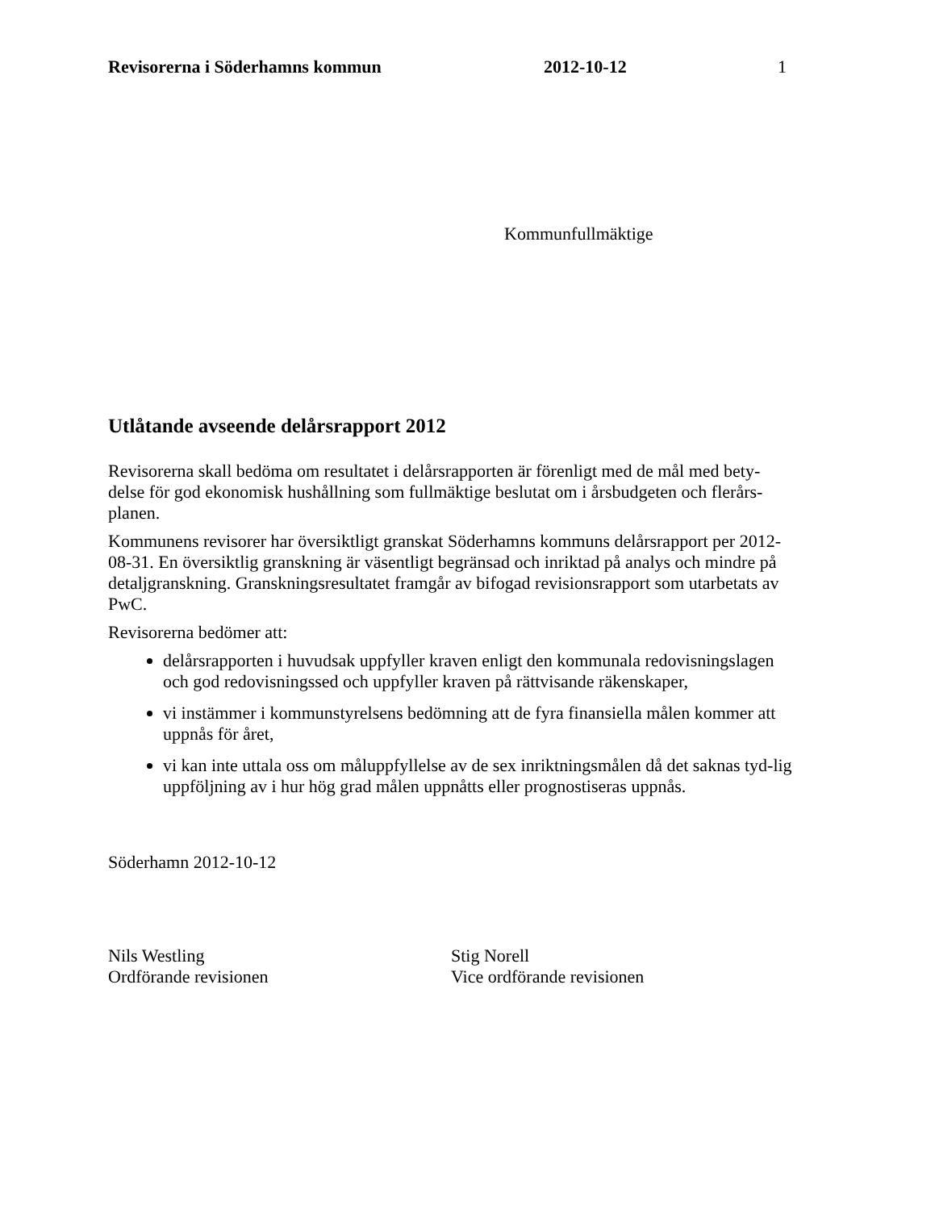Revisorerna i Söderhamns kommun 2012-10-12 1
Kommunfullmäktige
Utlåtande avseende delårsrapport 2012
Revisorerna skall bedöma om resultatet i delårsrapporten är förenligt med de mål med bety-delse för god ekonomisk hushållning som fullmäktige beslutat om i årsbudgeten och flerårs-planen.
Kommunens revisorer har översiktligt granskat Söderhamns kommuns delårsrapport per 2012-08-31. En översiktlig granskning är väsentligt begränsad och inriktad på analys och mindre på detaljgranskning. Granskningsresultatet framgår av bifogad revisionsrapport som utarbetats av PwC.
Revisorerna bedömer att:
delårsrapporten i huvudsak uppfyller kraven enligt den kommunala redovisningslagen och god redovisningssed och uppfyller kraven på rättvisande räkenskaper,
vi instämmer i kommunstyrelsens bedömning att de fyra finansiella målen kommer att uppnås för året,
vi kan inte uttala oss om måluppfyllelse av de sex inriktningsmålen då det saknas tyd-lig uppföljning av i hur hög grad målen uppnåtts eller prognostiseras uppnås.
Söderhamn 2012-10-12
Nils Westling
Ordförande revisionen
Stig Norell
Vice ordförande revisionen